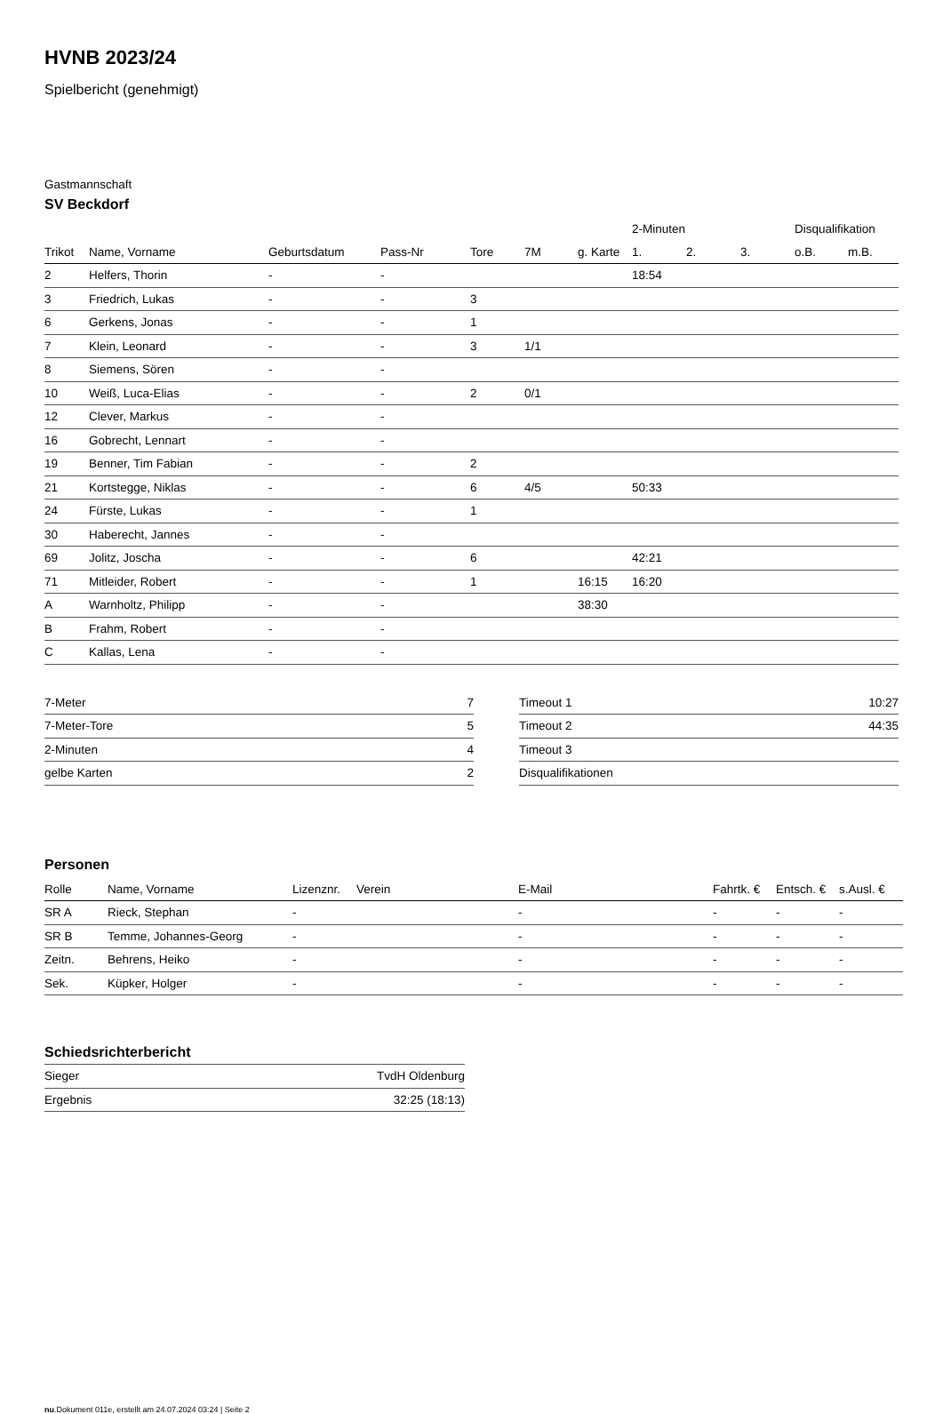HVNB 2023/24
Spielbericht (genehmigt)
Gastmannschaft
SV Beckdorf
| | | | | | | | 2-Minuten | | | Disqualifikation | |
| --- | --- | --- | --- | --- | --- | --- | --- | --- | --- | --- | --- |
| Trikot | Name, Vorname | Geburtsdatum | Pass-Nr | Tore | 7M | g. Karte | 1. | 2. | 3. | o.B. | m.B. |
| 2 | Helfers, Thorin | - | - | | | | 18:54 | | | | |
| 3 | Friedrich, Lukas | - | - | 3 | | | | | | | |
| 6 | Gerkens, Jonas | - | - | 1 | | | | | | | |
| 7 | Klein, Leonard | - | - | 3 | 1/1 | | | | | | |
| 8 | Siemens, Sören | - | - | | | | | | | | |
| 10 | Weiß, Luca-Elias | - | - | 2 | 0/1 | | | | | | |
| 12 | Clever, Markus | - | - | | | | | | | | |
| 16 | Gobrecht, Lennart | - | - | | | | | | | | |
| 19 | Benner, Tim Fabian | - | - | 2 | | | | | | | |
| 21 | Kortstegge, Niklas | - | - | 6 | 4/5 | | 50:33 | | | | |
| 24 | Fürste, Lukas | - | - | 1 | | | | | | | |
| 30 | Haberecht, Jannes | - | - | | | | | | | | |
| 69 | Jolitz, Joscha | - | - | 6 | | | 42:21 | | | | |
| 71 | Mitleider, Robert | - | - | 1 | | 16:15 | 16:20 | | | | |
| A | Warnholtz, Philipp | - | - | | | 38:30 | | | | | |
| B | Frahm, Robert | - | - | | | | | | | | |
| C | Kallas, Lena | - | - | | | | | | | | |
| 7-Meter | 7 |
| 7-Meter-Tore | 5 |
| 2-Minuten | 4 |
| gelbe Karten | 2 |
| Timeout 1 | 10:27 |
| Timeout 2 | 44:35 |
| Timeout 3 | |
| Disqualifikationen | |
Personen
| Rolle | Name, Vorname | Lizenznr. | Verein | E-Mail | Fahrtk. € | Entsch. € | s.Ausl. € |
| --- | --- | --- | --- | --- | --- | --- | --- |
| SR A | Rieck, Stephan | - | | - | - | - | - |
| SR B | Temme, Johannes-Georg | - | | - | - | - | - |
| Zeitn. | Behrens, Heiko | - | | - | - | - | - |
| Sek. | Küpker, Holger | - | | - | - | - | - |
Schiedsrichterbericht
| Sieger | TvdH Oldenburg |
| Ergebnis | 32:25 (18:13) |
nu.Dokument 011e, erstellt am 24.07.2024 03:24 | Seite 2